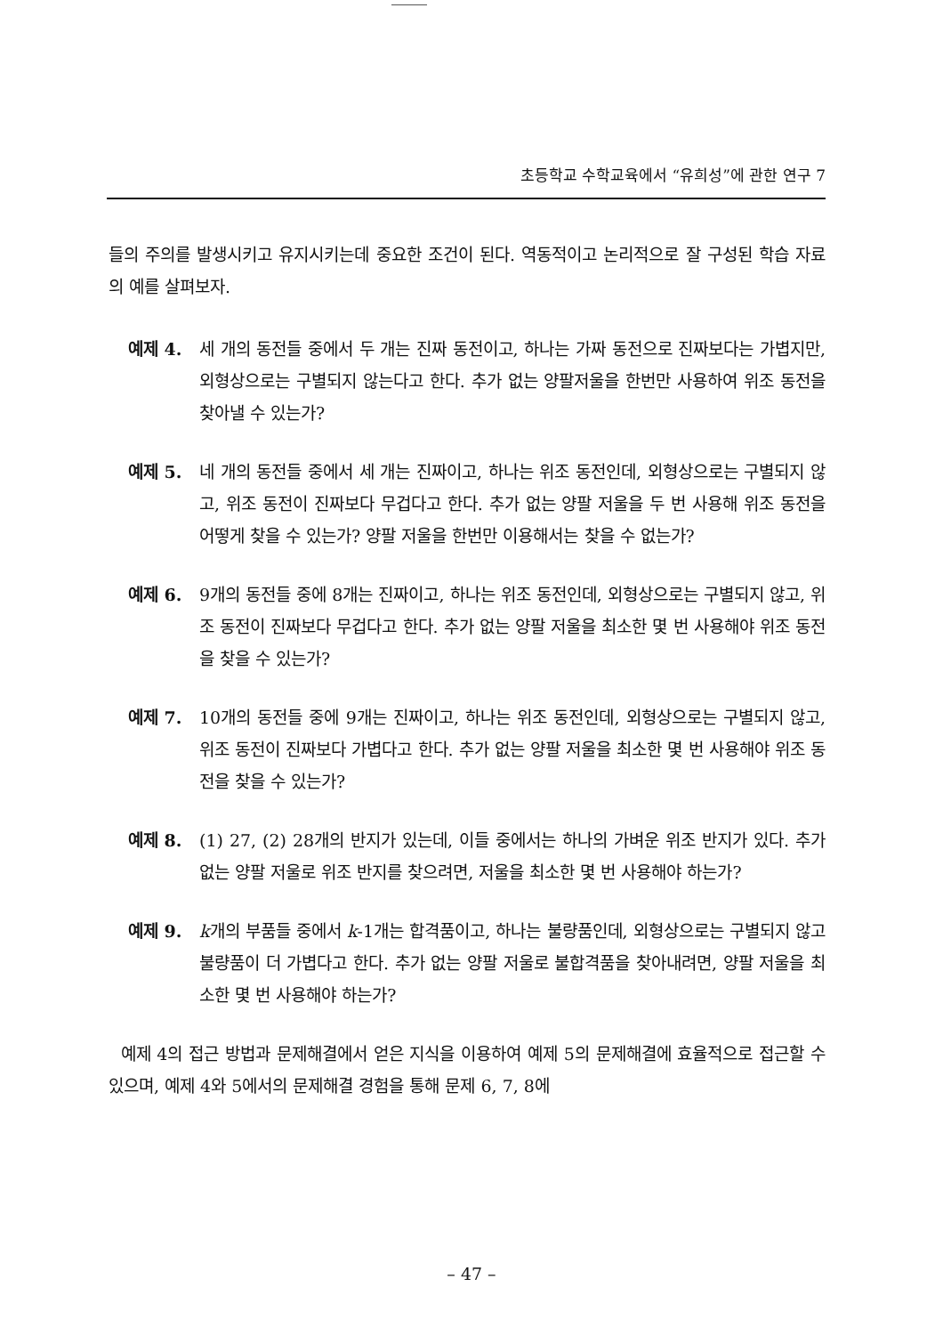초등학교 수학교육에서 “유희성”에 관한 연구 7
들의 주의를 발생시키고 유지시키는데 중요한 조건이 된다. 역동적이고 논리적으로 잘 구성된 학습 자료의 예를 살펴보자.
예제 4. 세 개의 동전들 중에서 두 개는 진짜 동전이고, 하나는 가짜 동전으로 진짜보다는 가볍지만, 외형상으로는 구별되지 않는다고 한다. 추가 없는 양팔저울을 한번만 사용하여 위조 동전을 찾아낼 수 있는가?
예제 5. 네 개의 동전들 중에서 세 개는 진짜이고, 하나는 위조 동전인데, 외형상으로는 구별되지 않고, 위조 동전이 진짜보다 무겁다고 한다. 추가 없는 양팔 저울을 두 번 사용해 위조 동전을 어떻게 찾을 수 있는가? 양팔 저울을 한번만 이용해서는 찾을 수 없는가?
예제 6. 9개의 동전들 중에 8개는 진짜이고, 하나는 위조 동전인데, 외형상으로는 구별되지 않고, 위조 동전이 진짜보다 무겁다고 한다. 추가 없는 양팔 저울을 최소한 몇 번 사용해야 위조 동전을 찾을 수 있는가?
예제 7. 10개의 동전들 중에 9개는 진짜이고, 하나는 위조 동전인데, 외형상으로는 구별되지 않고, 위조 동전이 진짜보다 가볍다고 한다. 추가 없는 양팔 저울을 최소한 몇 번 사용해야 위조 동전을 찾을 수 있는가?
예제 8. (1) 27, (2) 28개의 반지가 있는데, 이들 중에서는 하나의 가벼운 위조 반지가 있다. 추가 없는 양팔 저울로 위조 반지를 찾으려면, 저울을 최소한 몇 번 사용해야 하는가?
예제 9. k개의 부품들 중에서 k-1개는 합격품이고, 하나는 불량품인데, 외형상으로는 구별되지 않고 불량품이 더 가볍다고 한다. 추가 없는 양팔 저울로 불합격품을 찾아내려면, 양팔 저울을 최소한 몇 번 사용해야 하는가?
예제 4의 접근 방법과 문제해결에서 얻은 지식을 이용하여 예제 5의 문제해결에 효율적으로 접근할 수 있으며, 예제 4와 5에서의 문제해결 경험을 통해 문제 6, 7, 8에
– 47 –